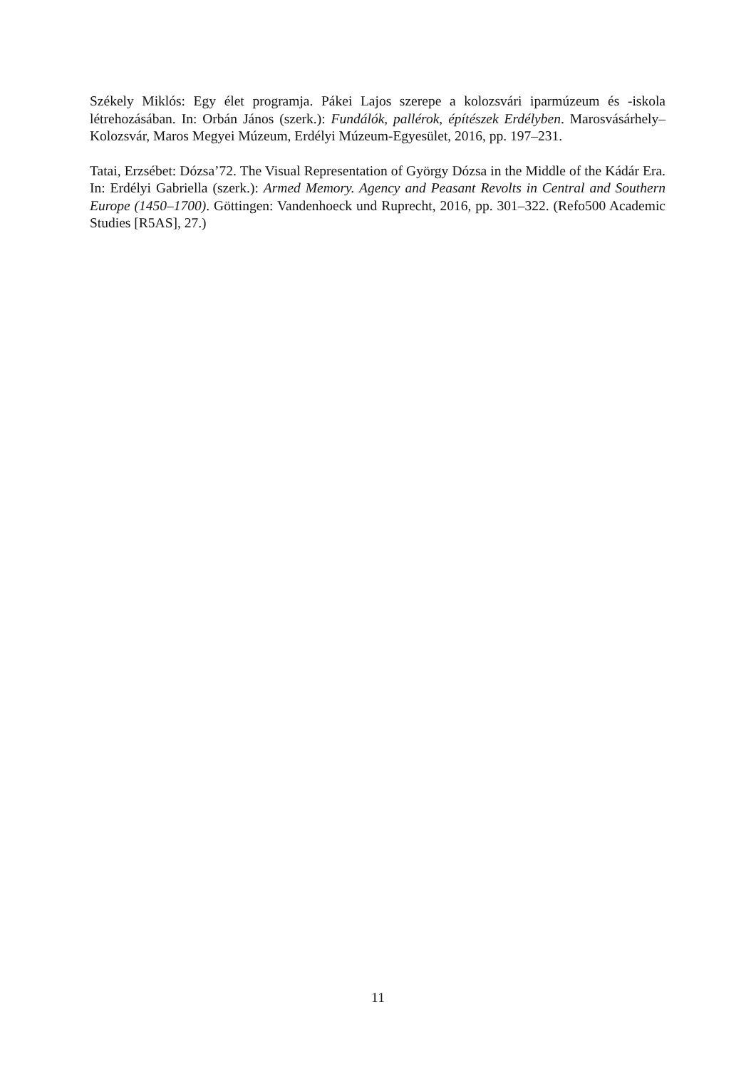Székely Miklós: Egy élet programja. Pákei Lajos szerepe a kolozsvári iparmúzeum és -iskola létrehozásában. In: Orbán János (szerk.): Fundálók, pallérok, építészek Erdélyben. Marosvásárhely–Kolozsvár, Maros Megyei Múzeum, Erdélyi Múzeum-Egyesület, 2016, pp. 197–231.
Tatai, Erzsébet: Dózsa’72. The Visual Representation of György Dózsa in the Middle of the Kádár Era. In: Erdélyi Gabriella (szerk.): Armed Memory. Agency and Peasant Revolts in Central and Southern Europe (1450–1700). Göttingen: Vandenhoeck und Ruprecht, 2016, pp. 301–322. (Refo500 Academic Studies [R5AS], 27.)
11